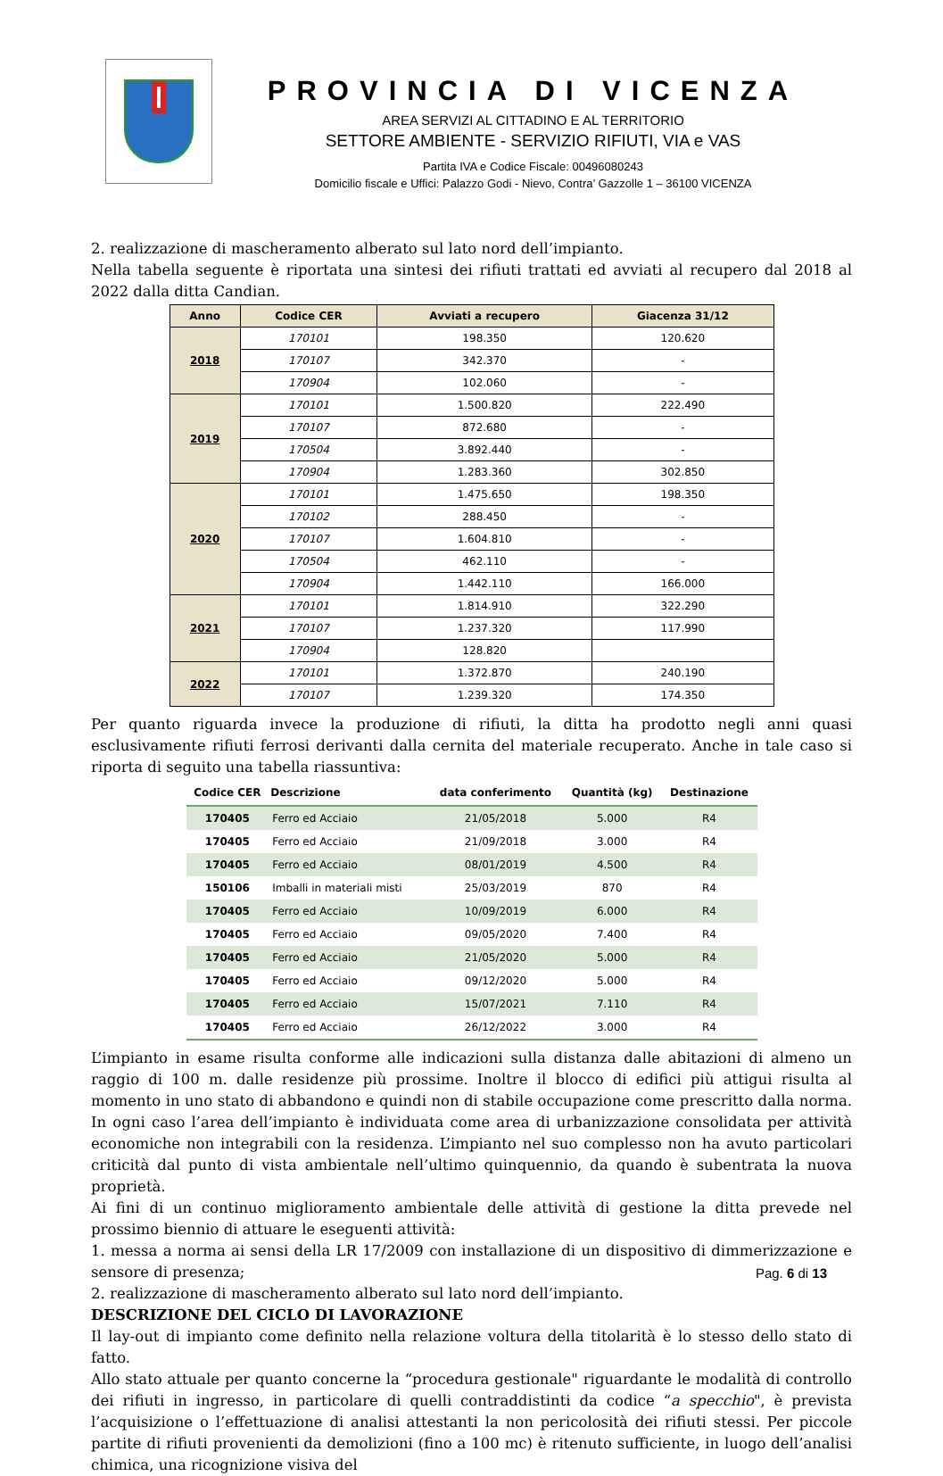PROVINCIA DI VICENZA
AREA SERVIZI AL CITTADINO E AL TERRITORIO
SETTORE AMBIENTE - SERVIZIO RIFIUTI, VIA e VAS
Partita IVA e Codice Fiscale: 00496080243
Domicilio fiscale e Uffici: Palazzo Godi - Nievo, Contra’ Gazzolle 1 – 36100 VICENZA
2. realizzazione di mascheramento alberato sul lato nord dell’impianto.
Nella tabella seguente è riportata una sintesi dei rifiuti trattati ed avviati al recupero dal 2018 al 2022 dalla ditta Candian.
| Anno | Codice CER | Avviati a recupero | Giacenza 31/12 |
| --- | --- | --- | --- |
| 2018 | 170101 | 198.350 | 120.620 |
| | 170107 | 342.370 | - |
| | 170904 | 102.060 | - |
| 2019 | 170101 | 1.500.820 | 222.490 |
| | 170107 | 872.680 | - |
| | 170504 | 3.892.440 | - |
| | 170904 | 1.283.360 | 302.850 |
| 2020 | 170101 | 1.475.650 | 198.350 |
| | 170102 | 288.450 | - |
| | 170107 | 1.604.810 | - |
| | 170504 | 462.110 | - |
| | 170904 | 1.442.110 | 166.000 |
| 2021 | 170101 | 1.814.910 | 322.290 |
| | 170107 | 1.237.320 | 117.990 |
| | 170904 | 128.820 | |
| 2022 | 170101 | 1.372.870 | 240.190 |
| | 170107 | 1.239.320 | 174.350 |
Per quanto riguarda invece la produzione di rifiuti, la ditta ha prodotto negli anni quasi esclusivamente rifiuti ferrosi derivanti dalla cernita del materiale recuperato. Anche in tale caso si riporta di seguito una tabella riassuntiva:
| Codice CER | Descrizione | data conferimento | Quantità (kg) | Destinazione |
| --- | --- | --- | --- | --- |
| 170405 | Ferro ed Acciaio | 21/05/2018 | 5.000 | R4 |
| 170405 | Ferro ed Acciaio | 21/09/2018 | 3.000 | R4 |
| 170405 | Ferro ed Acciaio | 08/01/2019 | 4.500 | R4 |
| 150106 | Imballi in materiali misti | 25/03/2019 | 870 | R4 |
| 170405 | Ferro ed Acciaio | 10/09/2019 | 6.000 | R4 |
| 170405 | Ferro ed Acciaio | 09/05/2020 | 7.400 | R4 |
| 170405 | Ferro ed Acciaio | 21/05/2020 | 5.000 | R4 |
| 170405 | Ferro ed Acciaio | 09/12/2020 | 5.000 | R4 |
| 170405 | Ferro ed Acciaio | 15/07/2021 | 7.110 | R4 |
| 170405 | Ferro ed Acciaio | 26/12/2022 | 3.000 | R4 |
L’impianto in esame risulta conforme alle indicazioni sulla distanza dalle abitazioni di almeno un raggio di 100 m. dalle residenze più prossime. Inoltre il blocco di edifici più attigui risulta al momento in uno stato di abbandono e quindi non di stabile occupazione come prescritto dalla norma. In ogni caso l’area dell’impianto è individuata come area di urbanizzazione consolidata per attività economiche non integrabili con la residenza. L’impianto nel suo complesso non ha avuto particolari criticità dal punto di vista ambientale nell’ultimo quinquennio, da quando è subentrata la nuova proprietà.
Ai fini di un continuo miglioramento ambientale delle attività di gestione la ditta prevede nel prossimo biennio di attuare le eseguenti attività:
1. messa a norma ai sensi della LR 17/2009 con installazione di un dispositivo di dimmerizzazione e sensore di presenza;
2. realizzazione di mascheramento alberato sul lato nord dell’impianto.
DESCRIZIONE DEL CICLO DI LAVORAZIONE
Il lay-out di impianto come definito nella relazione voltura della titolarità è lo stesso dello stato di fatto.
Allo stato attuale per quanto concerne la “procedura gestionale" riguardante le modalità di controllo dei rifiuti in ingresso, in particolare di quelli contraddistinti da codice “a specchio", è prevista l’acquisizione o l’effettuazione di analisi attestanti la non pericolosità dei rifiuti stessi. Per piccole partite di rifiuti provenienti da demolizioni (fino a 100 mc) è ritenuto sufficiente, in luogo dell’analisi chimica, una ricognizione visiva del
Pag. 6 di 13